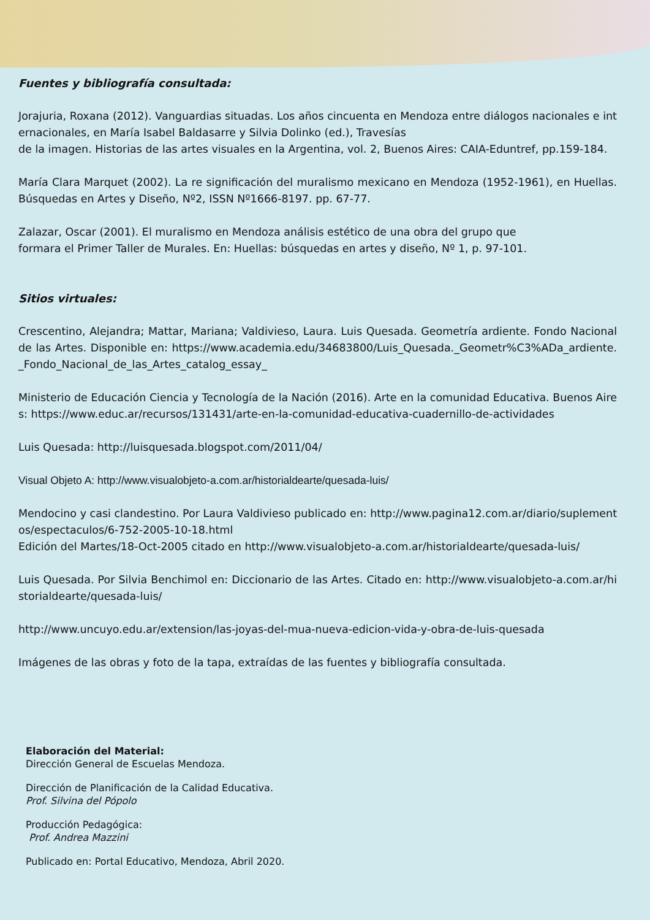Fuentes y bibliografía consultada:
Jorajuria, Roxana (2012). Vanguardias situadas. Los años cincuenta en Mendoza entre diálogos nacionales e internacionales, en María Isabel Baldasarre y Silvia Dolinko (ed.), Travesías
de la imagen. Historias de las artes visuales en la Argentina, vol. 2, Buenos Aires: CAIA-Eduntref, pp.159-184.
María Clara Marquet (2002). La re significación del muralismo mexicano en Mendoza (1952-1961), en Huellas. Búsquedas en Artes y Diseño, Nº2, ISSN Nº1666-8197. pp. 67-77.
Zalazar, Oscar (2001). El muralismo en Mendoza análisis estético de una obra del grupo que
formara el Primer Taller de Murales. En: Huellas: búsquedas en artes y diseño, Nº 1, p. 97-101.
Sitios virtuales:
Crescentino, Alejandra; Mattar, Mariana; Valdivieso, Laura. Luis Quesada. Geometría ardiente. Fondo Nacional de las Artes. Disponible en: https://www.academia.edu/34683800/Luis_Quesada._Geometr%C3%ADa_ardiente._Fondo_Nacional_de_las_Artes_catalog_essay_
Ministerio de Educación Ciencia y Tecnología de la Nación (2016). Arte en la comunidad Educativa. Buenos Aires: https://www.educ.ar/recursos/131431/arte-en-la-comunidad-educativa-cuadernillo-de-actividades
Luis Quesada: http://luisquesada.blogspot.com/2011/04/
Visual Objeto A: http://www.visualobjeto-a.com.ar/historialdearte/quesada-luis/
Mendocino y casi clandestino. Por Laura Valdivieso publicado en: http://www.pagina12.com.ar/diario/suplementos/espectaculos/6-752-2005-10-18.html
Edición del Martes/18-Oct-2005 citado en http://www.visualobjeto-a.com.ar/historialdearte/quesada-luis/
Luis Quesada. Por Silvia Benchimol en: Diccionario de las Artes. Citado en: http://www.visualobjeto-a.com.ar/historialdearte/quesada-luis/
http://www.uncuyo.edu.ar/extension/las-joyas-del-mua-nueva-edicion-vida-y-obra-de-luis-quesada
Imágenes de las obras y foto de la tapa, extraídas de las fuentes y bibliografía consultada.
Elaboración del Material:
Dirección General de Escuelas Mendoza.
Dirección de Planificación de la Calidad Educativa.
Prof. Silvina del Pópolo
Producción Pedagógica:
Prof. Andrea Mazzini
Publicado en: Portal Educativo, Mendoza, Abril 2020.